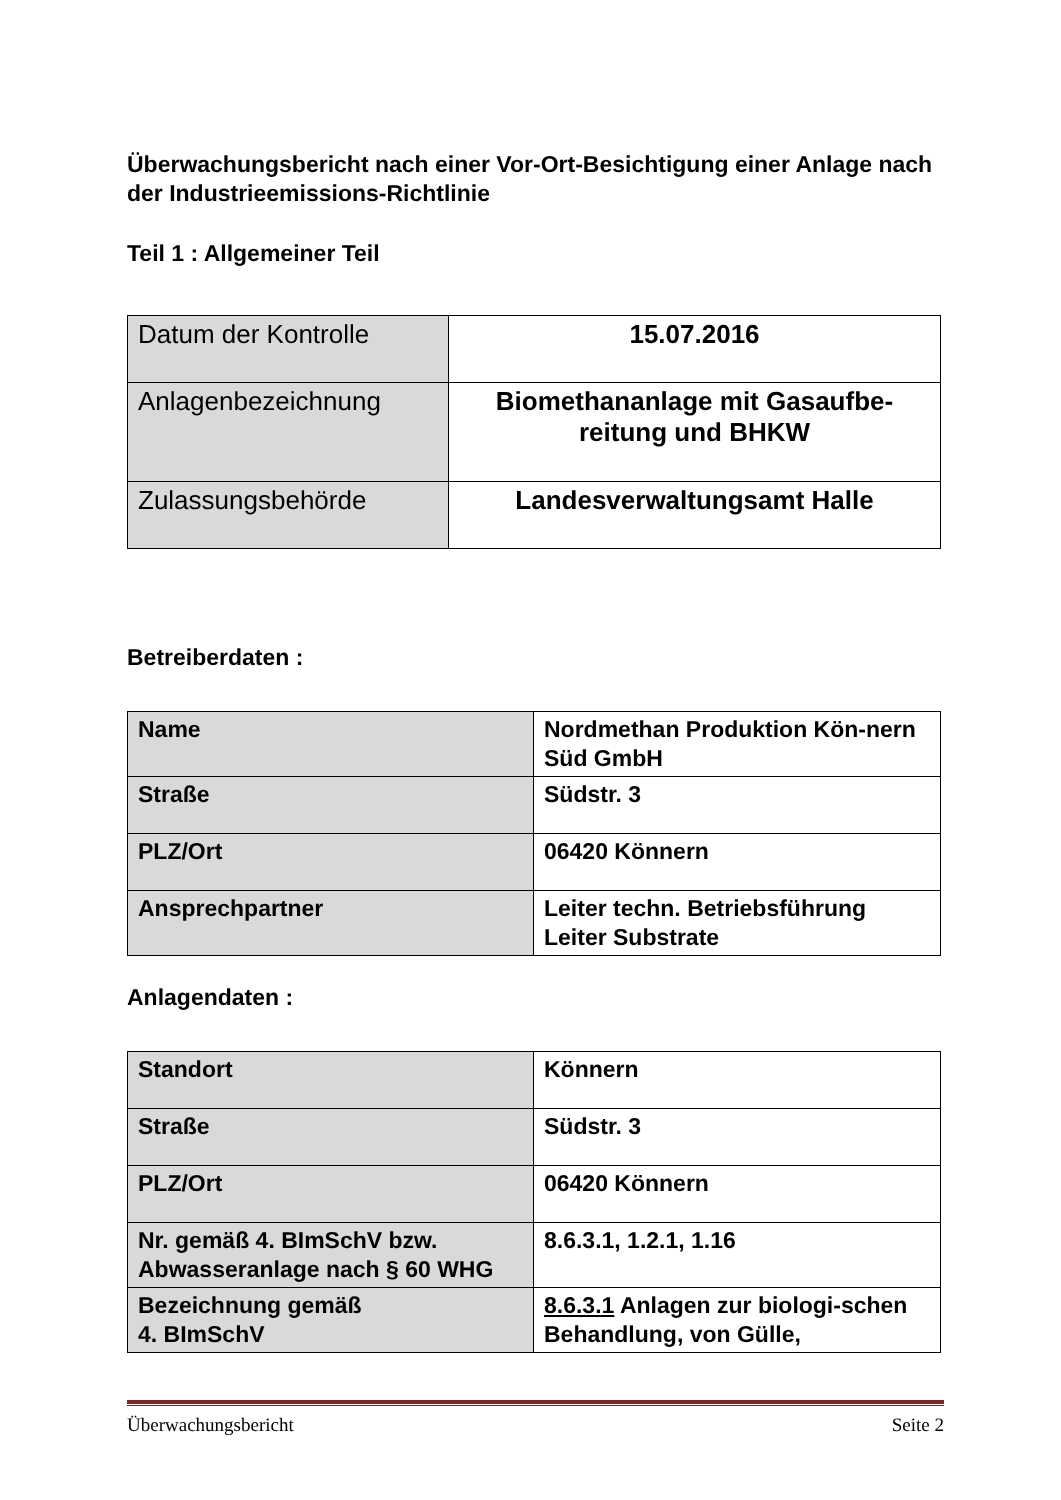Überwachungsbericht nach einer Vor-Ort-Besichtigung einer Anlage nach der Industrieemissions-Richtlinie
Teil 1 : Allgemeiner Teil
| Datum der Kontrolle | 15.07.2016 |
| Anlagenbezeichnung | Biomethananlage mit Gasaufbe-reitung und BHKW |
| Zulassungsbehörde | Landesverwaltungsamt Halle |
Betreiberdaten :
| Name | Nordmethan Produktion Kön-nern Süd GmbH |
| Straße | Südstr. 3 |
| PLZ/Ort | 06420 Könnern |
| Ansprechpartner | Leiter techn. Betriebsführung Leiter Substrate |
Anlagendaten :
| Standort | Könnern |
| Straße | Südstr. 3 |
| PLZ/Ort | 06420 Könnern |
| Nr. gemäß 4. BImSchV bzw. Abwasseranlage nach § 60 WHG | 8.6.3.1, 1.2.1, 1.16 |
| Bezeichnung gemäß 4. BImSchV | 8.6.3.1 Anlagen zur biologi-schen Behandlung, von Gülle, |
Überwachungsbericht Seite 2